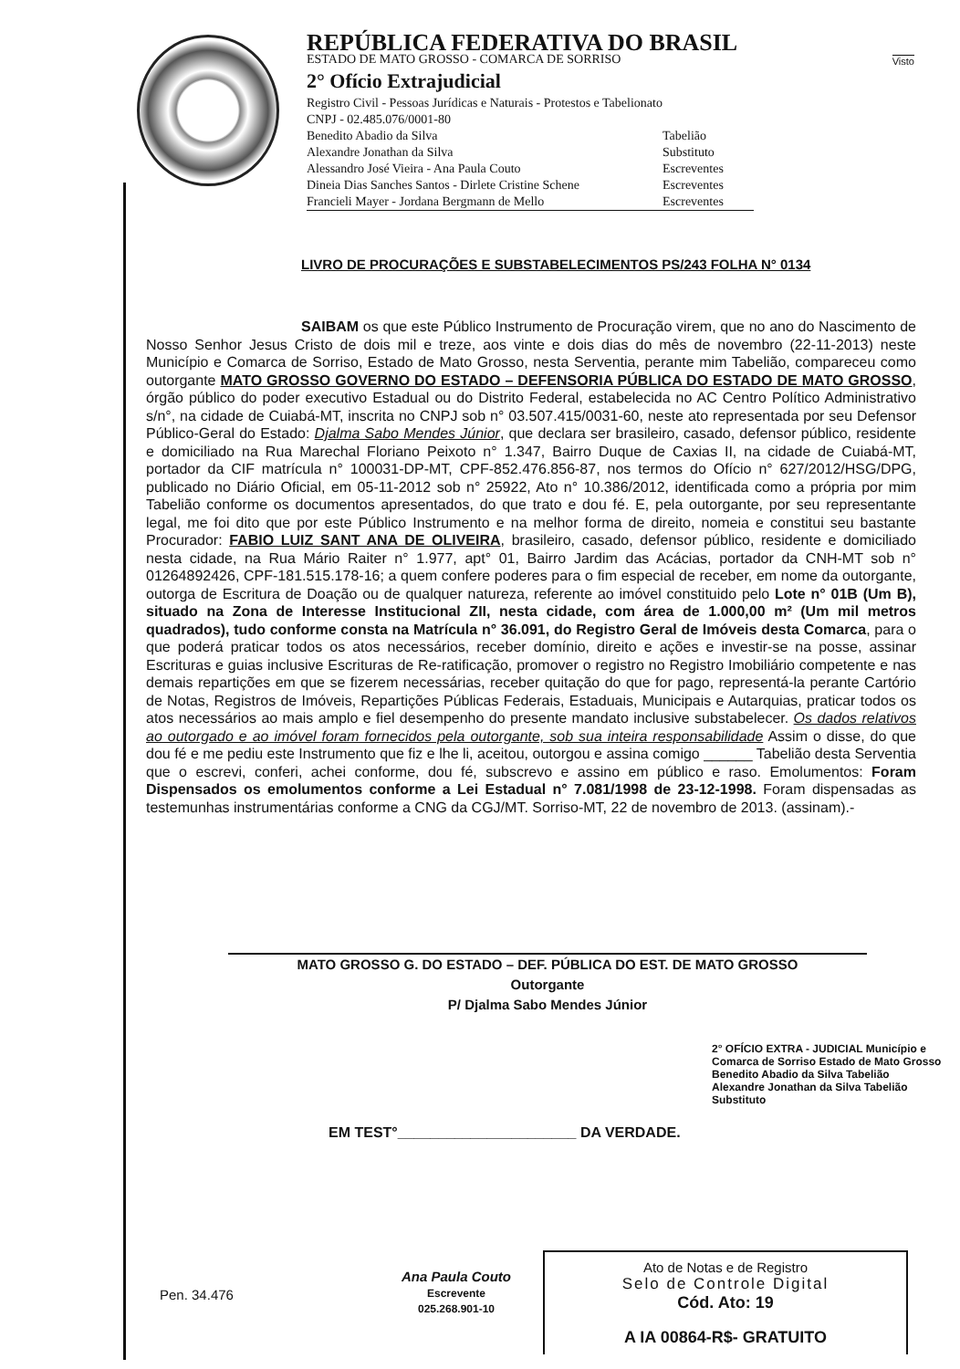Visto
REPÚBLICA FEDERATIVA DO BRASIL
ESTADO DE MATO GROSSO - COMARCA DE SORRISO
2° Ofício Extrajudicial
Registro Civil - Pessoas Jurídicas e Naturais - Protestos e Tabelionato
CNPJ - 02.485.076/0001-80
Benedito Abadio da Silva Tabelião Alexandre Jonathan da Silva Substituto Alessandro José Vieira - Ana Paula Couto Escreventes Dineia Dias Sanches Santos - Dirlete Cristine Schene Escreventes Francieli Mayer - Jordana Bergmann de Mello Escreventes
LIVRO DE PROCURAÇÕES E SUBSTABELECIMENTOS PS/243 FOLHA N° 0134
SAIBAM os que este Público Instrumento de Procuração virem, que no ano do Nascimento de Nosso Senhor Jesus Cristo de dois mil e treze, aos vinte e dois dias do mês de novembro (22-11-2013) neste Município e Comarca de Sorriso, Estado de Mato Grosso, nesta Serventia, perante mim Tabelião, compareceu como outorgante MATO GROSSO GOVERNO DO ESTADO – DEFENSORIA PÚBLICA DO ESTADO DE MATO GROSSO, órgão público do poder executivo Estadual ou do Distrito Federal, estabelecida no AC Centro Político Administrativo s/n°, na cidade de Cuiabá-MT, inscrita no CNPJ sob n° 03.507.415/0031-60, neste ato representada por seu Defensor Público-Geral do Estado: Djalma Sabo Mendes Júnior, que declara ser brasileiro, casado, defensor público, residente e domiciliado na Rua Marechal Floriano Peixoto n° 1.347, Bairro Duque de Caxias II, na cidade de Cuiabá-MT, portador da CIF matrícula n° 100031-DP-MT, CPF-852.476.856-87, nos termos do Ofício n° 627/2012/HSG/DPG, publicado no Diário Oficial, em 05-11-2012 sob n° 25922, Ato n° 10.386/2012, identificada como a própria por mim Tabelião conforme os documentos apresentados, do que trato e dou fé. E, pela outorgante, por seu representante legal, me foi dito que por este Público Instrumento e na melhor forma de direito, nomeia e constitui seu bastante Procurador: FABIO LUIZ SANT ANA DE OLIVEIRA, brasileiro, casado, defensor público, residente e domiciliado nesta cidade, na Rua Mário Raiter n° 1.977, apt° 01, Bairro Jardim das Acácias, portador da CNH-MT sob n° 01264892426, CPF-181.515.178-16; a quem confere poderes para o fim especial de receber, em nome da outorgante, outorga de Escritura de Doação ou de qualquer natureza, referente ao imóvel constituido pelo Lote n° 01B (Um B), situado na Zona de Interesse Institucional ZII, nesta cidade, com área de 1.000,00 m² (Um mil metros quadrados), tudo conforme consta na Matrícula n° 36.091, do Registro Geral de Imóveis desta Comarca, para o que poderá praticar todos os atos necessários, receber domínio, direito e ações e investir-se na posse, assinar Escrituras e guias inclusive Escrituras de Re-ratificação, promover o registro no Registro Imobiliário competente e nas demais repartições em que se fizerem necessárias, receber quitação do que for pago, representá-la perante Cartório de Notas, Registros de Imóveis, Repartições Públicas Federais, Estaduais, Municipais e Autarquias, praticar todos os atos necessários ao mais amplo e fiel desempenho do presente mandato inclusive substabelecer. Os dados relativos ao outorgado e ao imóvel foram fornecidos pela outorgante, sob sua inteira responsabilidade Assim o disse, do que dou fé e me pediu este Instrumento que fiz e lhe li, aceitou, outorgou e assina comigo ______ Tabelião desta Serventia que o escrevi, conferi, achei conforme, dou fé, subscrevo e assino em público e raso. Emolumentos: Foram Dispensados os emolumentos conforme a Lei Estadual n° 7.081/1998 de 23-12-1998. Foram dispensadas as testemunhas instrumentárias conforme a CNG da CGJ/MT. Sorriso-MT, 22 de novembro de 2013. (assinam).-
MATO GROSSO G. DO ESTADO – DEF. PÚBLICA DO EST. DE MATO GROSSO
Outorgante
P/ Djalma Sabo Mendes Júnior
2° OFÍCIO EXTRA - JUDICIAL Município e Comarca de Sorriso Estado de Mato Grosso
Benedito Abadio da Silva Tabelião
Alexandre Jonathan da Silva Tabelião Substituto
EM TEST°______________________ DA VERDADE.
Pen. 34.476
Ana Paula Couto
Escrevente
025.268.901-10
Ato de Notas e de Registro
Selo de Controle Digital
Cód. Ato: 19
A IA 00864-R$- GRATUITO